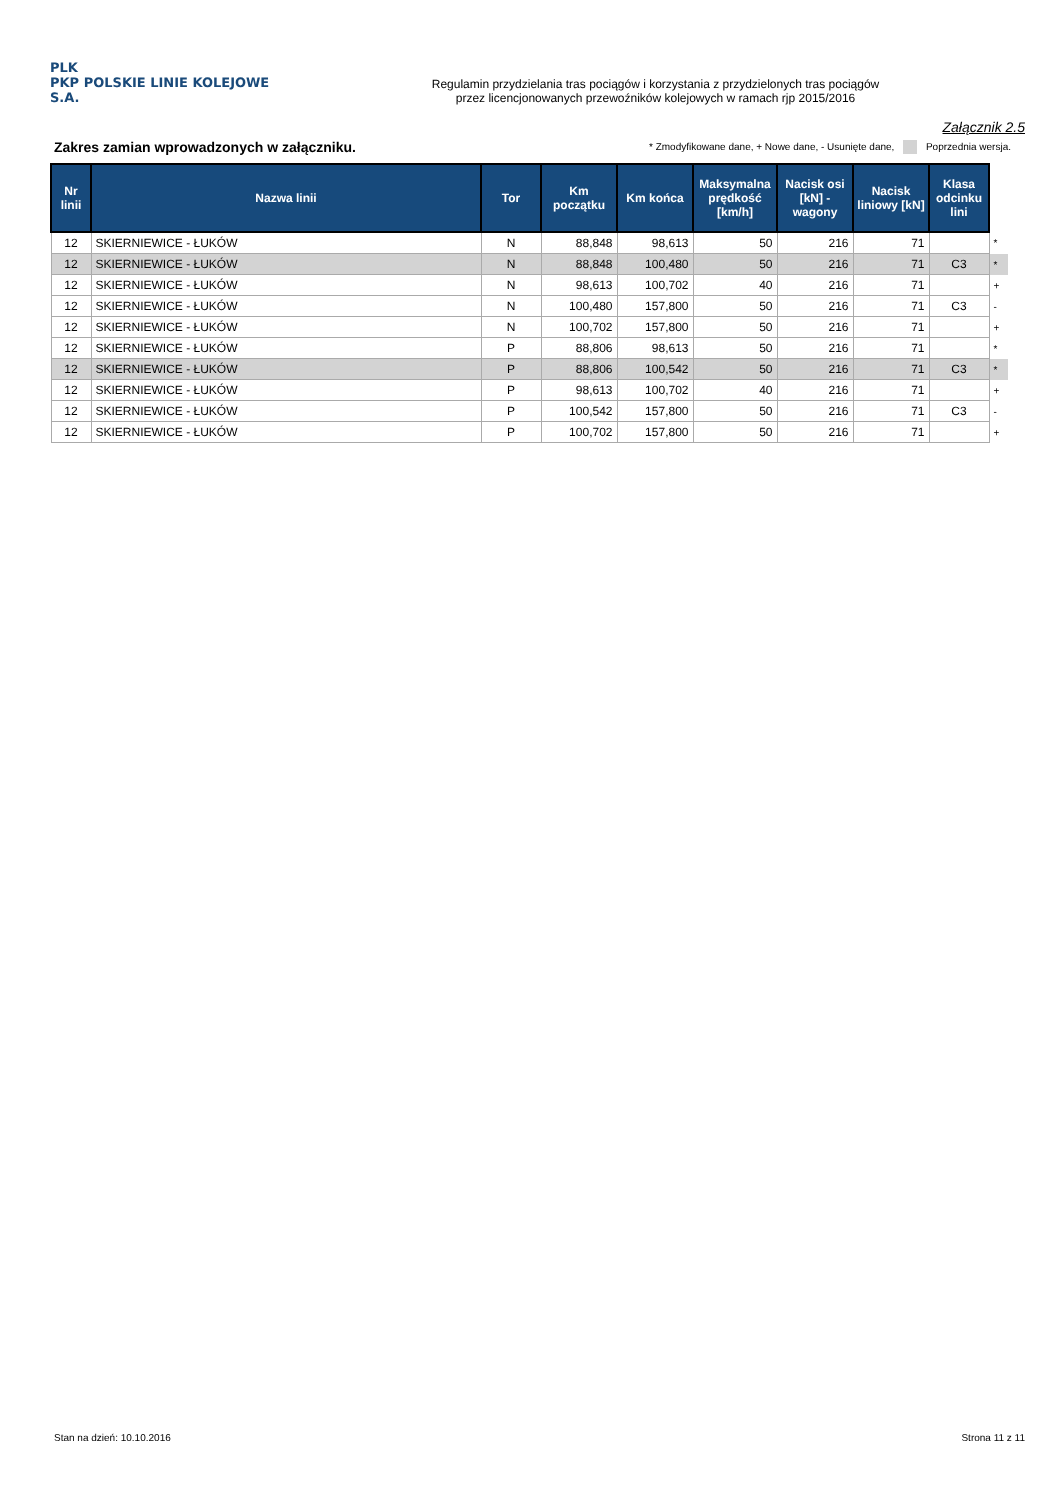PLK
PKP POLSKIE LINIE KOLEJOWE S.A.
Regulamin przydzielania tras pociągów i korzystania z przydzielonych tras pociągów
przez licencjonowanych przewoźników kolejowych w ramach rjp 2015/2016
Załącznik 2.5
Zakres zamian wprowadzonych w załączniku.
* Zmodyfikowane dane, + Nowe dane, - Usunięte dane, Poprzednia wersja.
| Nr linii | Nazwa linii | Tor | Km początku | Km końca | Maksymalna prędkość [km/h] | Nacisk osi [kN] - wagony | Nacisk liniowy [kN] | Klasa odcinku lini | |
| --- | --- | --- | --- | --- | --- | --- | --- | --- | --- |
| 12 | SKIERNIEWICE - ŁUKÓW | N | 88,848 | 98,613 | 50 | 216 | 71 | | * |
| 12 | SKIERNIEWICE - ŁUKÓW | N | 88,848 | 100,480 | 50 | 216 | 71 | C3 | * |
| 12 | SKIERNIEWICE - ŁUKÓW | N | 98,613 | 100,702 | 40 | 216 | 71 | | + |
| 12 | SKIERNIEWICE - ŁUKÓW | N | 100,480 | 157,800 | 50 | 216 | 71 | C3 | - |
| 12 | SKIERNIEWICE - ŁUKÓW | N | 100,702 | 157,800 | 50 | 216 | 71 | | + |
| 12 | SKIERNIEWICE - ŁUKÓW | P | 88,806 | 98,613 | 50 | 216 | 71 | | * |
| 12 | SKIERNIEWICE - ŁUKÓW | P | 88,806 | 100,542 | 50 | 216 | 71 | C3 | * |
| 12 | SKIERNIEWICE - ŁUKÓW | P | 98,613 | 100,702 | 40 | 216 | 71 | | + |
| 12 | SKIERNIEWICE - ŁUKÓW | P | 100,542 | 157,800 | 50 | 216 | 71 | C3 | - |
| 12 | SKIERNIEWICE - ŁUKÓW | P | 100,702 | 157,800 | 50 | 216 | 71 | | + |
Stan na dzień: 10.10.2016 Strona 11 z 11